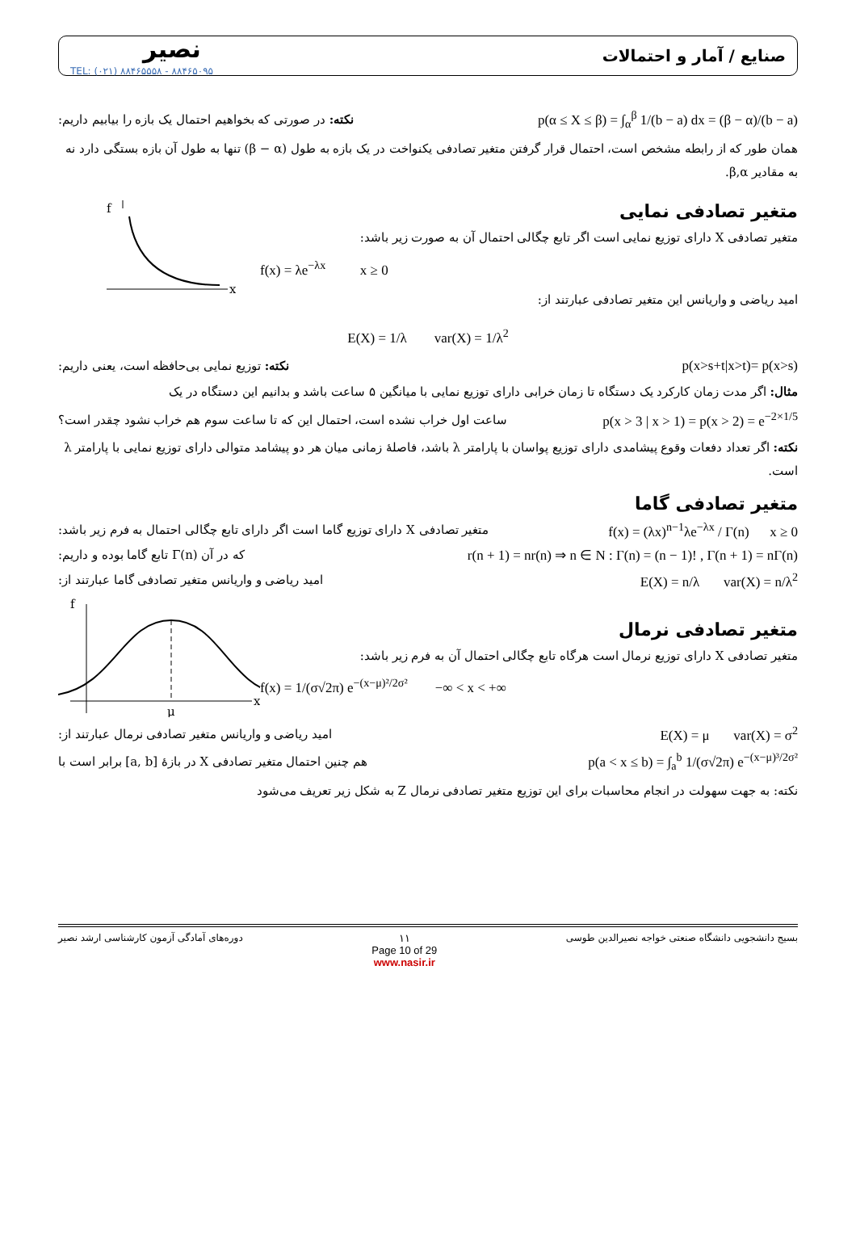نصیر
TEL: (۰۲۱) ۸۸۴۶۵۵۵۸ - ۸۸۴۶۵۰۹۵
صنایع / آمار و احتمالات
نکته: در صورتی که بخواهیم احتمال یک بازه را بیابیم داریم:
p(α ≤ X ≤ β) = ∫<sub>α</sub><sup>β</sup> 1/(b − a) dx = (β − α)/(b − a)
همان طور که از رابطه مشخص است، احتمال قرار گرفتن متغیر تصادفی یکنواخت در یک بازه به طول (β − α) تنها به طول آن بازه بستگی دارد نه به مقادیر β,α.
متغیر تصادفی نمایی
متغیر تصادفی X دارای توزیع نمایی است اگر تابع چگالی احتمال آن به صورت زیر باشد:
f(x) = λe<sup>−λx</sup> x ≥ 0
امید ریاضی و واریانس این متغیر تصادفی عبارتند از:
f
x
E(X) = 1/λ var(X) = 1/λ<sup>2</sup>
نکته: توزیع نمایی بی‌حافظه است، یعنی داریم:
p(x>s+t|x>t)= p(x>s)
مثال: اگر مدت زمان کارکرد یک دستگاه تا زمان خرابی دارای توزیع نمایی با میانگین ۵ ساعت باشد و بدانیم این دستگاه در یک
ساعت اول خراب نشده است، احتمال این که تا ساعت سوم هم خراب نشود چقدر است؟
p(x > 3 | x > 1) = p(x > 2) = e<sup>−2×1/5</sup>
نکته: اگر تعداد دفعات وقوع پیشامدی دارای توزیع پواسان با پارامتر λ باشد، فاصلهٔ زمانی میان هر دو پیشامد متوالی دارای توزیع نمایی با پارامتر λ است.
متغیر تصادفی گاما
متغیر تصادفی X دارای توزیع گاما است اگر دارای تابع چگالی احتمال به فرم زیر باشد:
f(x) = (λx)<sup>n−1</sup>λe<sup>−λx</sup> / Γ(n) x ≥ 0
که در آن Γ(n) تابع گاما بوده و داریم:
r(n + 1) = nr(n) ⇒ n ∈ N : Γ(n) = (n − 1)! , Γ(n + 1) = nΓ(n)
امید ریاضی و واریانس متغیر تصادفی گاما عبارتند از:
E(X) = n/λ var(X) = n/λ<sup>2</sup>
متغیر تصادفی نرمال
متغیر تصادفی X دارای توزیع نرمال است هرگاه تابع چگالی احتمال آن به فرم زیر باشد:
f(x) = 1/(σ√2π) e<sup>−(x−μ)²/2σ²</sup> −∞ < x < +∞
f
x
μ
امید ریاضی و واریانس متغیر تصادفی نرمال عبارتند از:
E(X) = μ var(X) = σ<sup>2</sup>
هم چنین احتمال متغیر تصادفی X در بازهٔ [a, b] برابر است با
p(a < x ≤ b) = ∫<sub>a</sub><sup>b</sup> 1/(σ√2π) e<sup>−(x−μ)³/2σ²</sup>
نکته: به جهت سهولت در انجام محاسبات برای این توزیع متغیر تصادفی نرمال Z به شکل زیر تعریف می‌شود
دوره‌های آمادگی آزمون کارشناسی ارشد نصیر
۱۱
Page 10 of 29
www.nasir.ir
بسیج دانشجویی دانشگاه صنعتی خواجه نصیرالدین طوسی